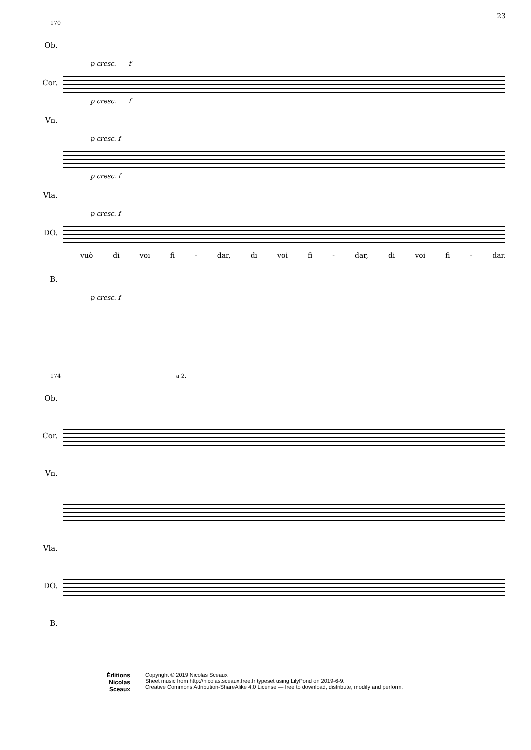23
170
Ob.
p cresc. f
Cor.
p cresc. f
Vn.
p cresc. f
p cresc. f
Vla.
p cresc. f
DO.
vuò di voi fi - dar, di voi fi - dar, di voi fi - dar.
B.
p cresc. f
174 a 2.
Ob.
Cor.
Vn.
Vla.
DO.
B.
Éditions
Nicolas
Sceaux
Copyright © 2019 Nicolas Sceaux
Sheet music from http://nicolas.sceaux.free.fr typeset using LilyPond on 2019-6-9.
Creative Commons Attribution-ShareAlike 4.0 License — free to download, distribute, modify and perform.